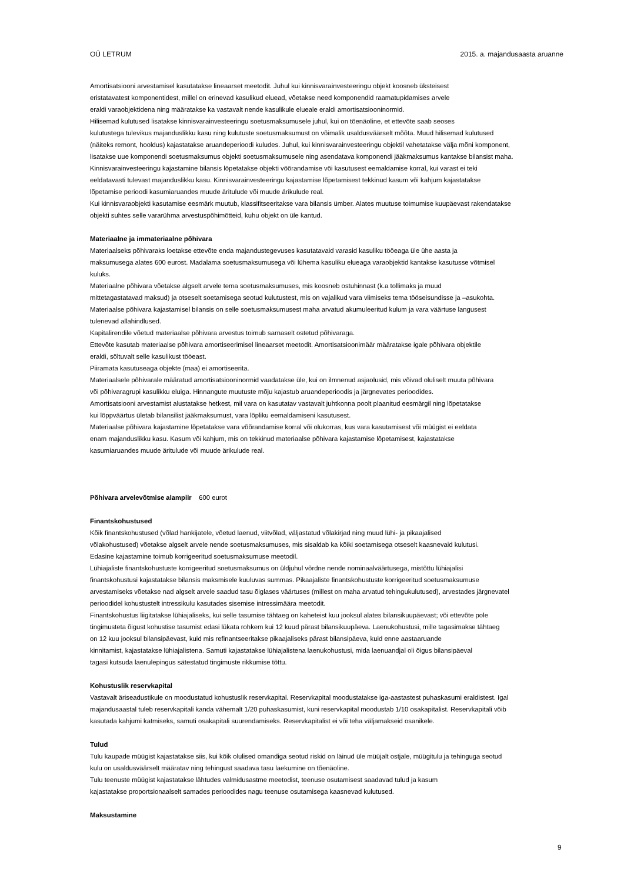OÜ LETRUM 2015. a. majandusaasta aruanne
Amortisatsiooni arvestamisel kasutatakse lineaarset meetodit. Juhul kui kinnisvarainvesteeringu objekt koosneb üksteisest
eristatavatest komponentidest, millel on erinevad kasulikud eluead, võetakse need komponendid raamatupidamises arvele
eraldi varaobjektidena ning määratakse ka vastavalt nende kasulikule elueale eraldi amortisatsiooninormid.
Hilisemad kulutused lisatakse kinnisvarainvesteeringu soetusmaksumusele juhul, kui on tõenäoline, et ettevõte saab seoses
kulutustega tulevikus majanduslikku kasu ning kulutuste soetusmaksumust on võimalik usaldusväärselt mõõta. Muud hilisemad kulutused
(näiteks remont, hooldus) kajastatakse aruandeperioodi kuludes. Juhul, kui kinnisvarainvesteeringu objektil vahetatakse välja mõni komponent,
lisatakse uue komponendi soetusmaksumus objekti soetusmaksumusele ning asendatava komponendi jääkmaksumus kantakse bilansist maha.
Kinnisvarainvesteeringu kajastamine bilansis lõpetatakse objekti võõrandamise või kasutusest eemaldamise korral, kui varast ei teki
eeldatavasti tulevast majanduslikku kasu. Kinnisvarainvesteeringu kajastamise lõpetamisest tekkinud kasum või kahjum kajastatakse
lõpetamise perioodi kasumiaruandes muude äritulude või muude ärikulude real.
Kui kinnisvaraobjekti kasutamise eesmärk muutub, klassifitseeritakse vara bilansis ümber. Alates muutuse toimumise kuupäevast rakendatakse
objekti suhtes selle vararühma arvestuspõhimõtteid, kuhu objekt on üle kantud.
Materiaalne ja immateriaalne põhivara
Materiaalseks põhivaraks loetakse ettevõte enda majandustegevuses kasutatavaid varasid kasuliku tööeaga üle ühe aasta ja
maksumusega alates 600 eurost. Madalama soetusmaksumusega või lühema kasuliku elueaga varaobjektid kantakse kasutusse võtmisel
kuluks.
Materiaalne põhivara võetakse algselt arvele tema soetusmaksumuses, mis koosneb ostuhinnast (k.a tollimaks ja muud
mittetagastatavad maksud) ja otseselt soetamisega seotud kulutustest, mis on vajalikud vara viimiseks tema tööseisundisse ja –asukohta.
Materiaalse põhivara kajastamisel bilansis on selle soetusmaksumusest maha arvatud akumuleeritud kulum ja vara väärtuse langusest
tulenevad allahindlused.
Kapitalirendile võetud materiaalse põhivara arvestus toimub sarnaselt ostetud põhivaraga.
Ettevõte kasutab materiaalse põhivara amortiseerimisel lineaarset meetodit. Amortisatsioonimäär määratakse igale põhivara objektile
eraldi, sõltuvalt selle kasulikust tööeast.
Piiramata kasutuseaga objekte (maa) ei amortiseerita.
Materiaalsele põhivarale määratud amortisatsiooninormid vaadatakse üle, kui on ilmnenud asjaolusid, mis võivad oluliselt muuta põhivara
või põhivaragrupi kasulikku eluiga. Hinnangute muutuste mõju kajastub aruandeperioodis ja järgnevates perioodides.
Amortisatsiooni arvestamist alustatakse hetkest, mil vara on kasutatav vastavalt juhtkonna poolt plaanitud eesmärgil ning lõpetatakse
kui lõppväärtus ületab bilansilist jääkmaksumust, vara lõpliku eemaldamiseni kasutusest.
Materiaalse põhivara kajastamine lõpetatakse vara võõrandamise korral või olukorras, kus vara kasutamisest või müügist ei eeldata
enam majanduslikku kasu. Kasum või kahjum, mis on tekkinud materiaalse põhivara kajastamise lõpetamisest, kajastatakse
kasumiaruandes muude äritulude või muude ärikulude real.
Põhivara arvelevõtmise alampiir 600 eurot
Finantskohustused
Kõik finantskohustused (võlad hankijatele, võetud laenud, viitvõlad, väljastatud võlakirjad ning muud lühi- ja pikaajalised
võlakohustused) võetakse algselt arvele nende soetusmaksumuses, mis sisaldab ka kõiki soetamisega otseselt kaasnevaid kulutusi.
Edasine kajastamine toimub korrigeeritud soetusmaksumuse meetodil.
Lühiajaliste finantskohustuste korrigeeritud soetusmaksumus on üldjuhul võrdne nende nominaalväärtusega, mistõttu lühiajalisi
finantskohustusi kajastatakse bilansis maksmisele kuuluvas summas. Pikaajaliste finantskohustuste korrigeeritud soetusmaksumuse
arvestamiseks võetakse nad algselt arvele saadud tasu õiglases väärtuses (millest on maha arvatud tehingukulutused), arvestades järgnevatel
perioodidel kohustustelt intressikulu kasutades sisemise intressimäära meetodit.
Finantskohustus liigitatakse lühiajaliseks, kui selle tasumise tähtaeg on kaheteist kuu jooksul alates bilansikuupäevast; või ettevõte pole
tingimusteta õigust kohustise tasumist edasi lükata rohkem kui 12 kuud pärast bilansikuupäeva. Laenukohustusi, mille tagasimakse tähtaeg
on 12 kuu jooksul bilansipäevast, kuid mis refinantseeritakse pikaajaliseks pärast bilansipäeva, kuid enne aastaaruande
kinnitamist, kajastatakse lühiajalistena. Samuti kajastatakse lühiajalistena laenukohustusi, mida laenuandjal oli õigus bilansipäeval
tagasi kutsuda laenulepingus sätestatud tingimuste rikkumise tõttu.
Kohustuslik reservkapital
Vastavalt äriseadustikule on moodustatud kohustuslik reservkapital. Reservkapital moodustatakse iga-aastastest puhaskasumi eraldistest. Igal
majandusaastal tuleb reservkapitali kanda vähemalt 1/20 puhaskasumist, kuni reservkapital moodustab 1/10 osakapitalist. Reservkapitali võib
kasutada kahjumi katmiseks, samuti osakapitali suurendamiseks. Reservkapitalist ei või teha väljamakseid osanikele.
Tulud
Tulu kaupade müügist kajastatakse siis, kui kõik olulised omandiga seotud riskid on läinud üle müüjalt ostjale, müügitulu ja tehinguga seotud
kulu on usaldusväärselt määratav ning tehingust saadava tasu laekumine on tõenäoline.
Tulu teenuste müügist kajastatakse lähtudes valmidusastme meetodist, teenuse osutamisest saadavad tulud ja kasum
kajastatakse proportsionaalselt samades perioodides nagu teenuse osutamisega kaasnevad kulutused.
Maksustamine
9